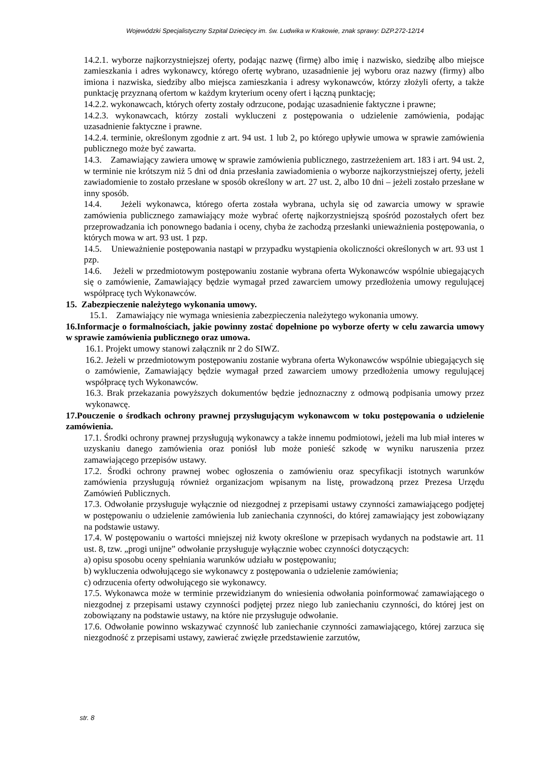Wojewódzki Specjalistyczny Szpital Dziecięcy im. św. Ludwika w Krakowie, znak sprawy: DZP.272-12/14
14.2.1. wyborze najkorzystniejszej oferty, podając nazwę (firmę) albo imię i nazwisko, siedzibę albo miejsce zamieszkania i adres wykonawcy, którego ofertę wybrano, uzasadnienie jej wyboru oraz nazwy (firmy) albo imiona i nazwiska, siedziby albo miejsca zamieszkania i adresy wykonawców, którzy złożyli oferty, a także punktację przyznaną ofertom w każdym kryterium oceny ofert i łączną punktację;
14.2.2. wykonawcach, których oferty zostały odrzucone, podając uzasadnienie faktyczne i prawne;
14.2.3. wykonawcach, którzy zostali wykluczeni z postępowania o udzielenie zamówienia, podając uzasadnienie faktyczne i prawne.
14.2.4. terminie, określonym zgodnie z art. 94 ust. 1 lub 2, po którego upływie umowa w sprawie zamówienia publicznego może być zawarta.
14.3. Zamawiający zawiera umowę w sprawie zamówienia publicznego, zastrzeżeniem art. 183 i art. 94 ust. 2, w terminie nie krótszym niż 5 dni od dnia przesłania zawiadomienia o wyborze najkorzystniejszej oferty, jeżeli zawiadomienie to zostało przesłane w sposób określony w art. 27 ust. 2, albo 10 dni – jeżeli zostało przesłane w inny sposób.
14.4. Jeżeli wykonawca, którego oferta została wybrana, uchyla się od zawarcia umowy w sprawie zamówienia publicznego zamawiający może wybrać ofertę najkorzystniejszą spośród pozostałych ofert bez przeprowadzania ich ponownego badania i oceny, chyba że zachodzą przesłanki unieważnienia postępowania, o których mowa w art. 93 ust. 1 pzp.
14.5. Unieważnienie postępowania nastąpi w przypadku wystąpienia okoliczności określonych w art. 93 ust 1 pzp.
14.6. Jeżeli w przedmiotowym postępowaniu zostanie wybrana oferta Wykonawców wspólnie ubiegających się o zamówienie, Zamawiający będzie wymagał przed zawarciem umowy przedłożenia umowy regulującej współpracę tych Wykonawców.
15. Zabezpieczenie należytego wykonania umowy.
15.1. Zamawiający nie wymaga wniesienia zabezpieczenia należytego wykonania umowy.
16.Informacje o formalnościach, jakie powinny zostać dopełnione po wyborze oferty w celu zawarcia umowy w sprawie zamówienia publicznego oraz umowa.
16.1. Projekt umowy stanowi załącznik nr 2 do SIWZ.
16.2. Jeżeli w przedmiotowym postępowaniu zostanie wybrana oferta Wykonawców wspólnie ubiegających się o zamówienie, Zamawiający będzie wymagał przed zawarciem umowy przedłożenia umowy regulującej współpracę tych Wykonawców.
16.3. Brak przekazania powyższych dokumentów będzie jednoznaczny z odmową podpisania umowy przez wykonawcę.
17.Pouczenie o środkach ochrony prawnej przysługującym wykonawcom w toku postępowania o udzielenie zamówienia.
17.1. Środki ochrony prawnej przysługują wykonawcy a także innemu podmiotowi, jeżeli ma lub miał interes w uzyskaniu danego zamówienia oraz poniósł lub może ponieść szkodę w wyniku naruszenia przez zamawiającego przepisów ustawy.
17.2. Środki ochrony prawnej wobec ogłoszenia o zamówieniu oraz specyfikacji istotnych warunków zamówienia przysługują również organizacjom wpisanym na listę, prowadzoną przez Prezesa Urzędu Zamówień Publicznych.
17.3. Odwołanie przysługuje wyłącznie od niezgodnej z przepisami ustawy czynności zamawiającego podjętej w postępowaniu o udzielenie zamówienia lub zaniechania czynności, do której zamawiający jest zobowiązany na podstawie ustawy.
17.4. W postępowaniu o wartości mniejszej niż kwoty określone w przepisach wydanych na podstawie art. 11 ust. 8, tzw. „progi unijne” odwołanie przysługuje wyłącznie wobec czynności dotyczących:
a) opisu sposobu oceny spełniania warunków udziału w postępowaniu;
b) wykluczenia odwołującego sie wykonawcy z postępowania o udzielenie zamówienia;
c) odrzucenia oferty odwołującego sie wykonawcy.
17.5. Wykonawca może w terminie przewidzianym do wniesienia odwołania poinformować zamawiającego o niezgodnej z przepisami ustawy czynności podjętej przez niego lub zaniechaniu czynności, do której jest on zobowiązany na podstawie ustawy, na które nie przysługuje odwołanie.
17.6. Odwołanie powinno wskazywać czynność lub zaniechanie czynności zamawiającego, której zarzuca się niezgodność z przepisami ustawy, zawierać zwięzłe przedstawienie zarzutów,
str. 8